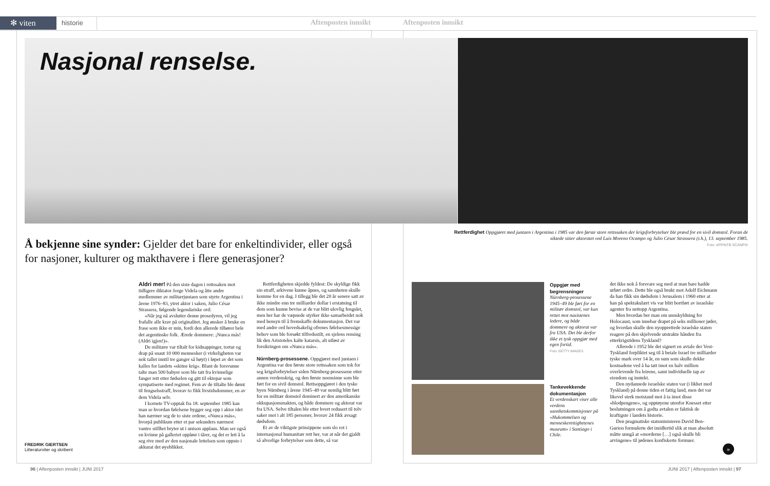✻ viten
historie
Aftenposten innsikt Aftenposten innsikt
Nasjonal renselse.
Å bekjenne sine synder: Gjelder det bare for enkeltindivider, eller også for nasjoner, kulturer og makthavere i flere generasjoner?
Aldri mer! På den siste dagen i rettssaken mot tidligere diktator Jorge Videla og åtte andre medlemmer av militærjuntaen som styrte Argentina i årene 1976–83, ytret aktor i saken, Julio César Strassera, følgende legendariske ord:
«Når jeg nå avslutter denne prosedyren, vil jeg frafalle alle krav på originalitet. Jeg ønsker å bruke en frase som ikke er min, fordi den allerede tilhører hele det argentinske folk. Ærede dommere: ¡Nunca más! (Aldri igjen!)».
De militære var tiltalt for kidnappinger, tortur og drap på snaut 10 000 mennesker (i virkeligheten var nok tallet inntil tre ganger så høyt) i løpet av det som kalles for landets «skitne krig». Blant de forsvunne talte man 500 babyer som ble tatt fra kvinnelige fanger rett etter fødselen og gitt til ektepar som sympatiserte med regimet. Fem av de tiltalte ble dømt til fengselsstraff, hvorav to fikk livstidsdommer, en av dem Videla selv.
I kornete TV-opptak fra 18. september 1985 kan man se hvordan følelsene bygger seg opp i aktor idet han nærmer seg de to siste ordene, «Nunca más», hvorpå publikum etter et par sekunders nærmest vantro stillhet bryter ut i unison applaus. Man ser også en kvinne på galleriet oppløst i tårer, og det er lett å la seg rive med av den nasjonale lettelsen som oppsto i akkurat det øyeblikket.
Rettferdigheten skjedde fyldest: De skyldige fikk sin straff, arkivene kunne åpnes, og sannheten skulle komme for en dag. I tillegg ble det 20 år senere satt av ikke mindre enn tre milliarder dollar i erstatning til dem som kunne bevise at de var blitt ulovlig fengslet, men her har de væpnede styrker ikke samarbeidet nok med hensyn til å fremskaffe dokumentasjon. Det var med andre ord hovedsakelig ofrenes følelsesmessige behov som ble forsøkt tilfredsstilt, en sjelens rensing lik den Aristoteles kalte katarsis, alt utløst av forsikringen om «Nunca más».
Nürnberg-prosessene. Oppgjøret med juntaen i Argentina var den første store rettssaken som tok for seg krigsforbrytelser siden Nürnberg-prosessene etter annen verdenskrig, og den første noensinne som ble ført for en sivil domstol. Rettsoppgjøret i den tyske byen Nürnberg i årene 1945–49 var nemlig blitt ført for en militær domstol dominert av den amerikanske okkupasjonsmakten, og både dommere og aktorat var fra USA. Selve tiltalen ble etter hvert redusert til tolv saker mot i alt 185 personer, hvorav 24 fikk avsagt dødsdom.
Et av de viktigste prinsippene som slo rot i internasjonal humanitær rett her, var at når det gjaldt så alvorlige forbrytelser som dette, så var
FREDRIK GIERTSEN
Litteraturviter og skribent
Rettferdighet Oppgjøret med juntaen i Argentina i 1985 var den første store rettssaken der krigsforbrytelser ble prøvd for en sivil domstol. Foran de siktede sitter aktoratet ved Luis Moreno Ocampo og Julio César Strassera (t.h.), 13. september 1985.
Foto: AFP/NTB SCANPIX
Oppgjør med begrensninger
Nürnberg-prosessene 1945–49 ble ført for en militær domstol, var kun rettet mot nazistenes ledere, og både dommere og aktorat var fra USA. Det ble derfor ikke et tysk oppgjør med egen fortid.
Foto: GETTY IMAGES
Tankevekkende dokumentasjon
Et verdenskart viser alle verdens sannhetskommisjoner på «Hukommelsen og menneskerettighetenes museum» i Santiago i Chile.
det ikke nok å forsvare seg med at man bare hadde utført ordre. Dette ble også brukt mot Adolf Eichmann da han fikk sin dødsdom i Jerusalem i 1960 etter at han på spektakulært vis var blitt bortført av israelske agenter fra nettopp Argentina.
Men hvordan ber man om unnskyldning for Holocaust, som innebar drapet på seks millioner jøder, og hvordan skulle den nyopprettede israelske staten reagere på den skjelvende utstrakte hånden fra etterkrigstidens Tyskland?
Allerede i 1952 ble det signert en avtale der Vest-Tyskland forpliktet seg til å betale Israel tre milliarder tyske mark over 14 år, en sum som skulle dekke kostnadene ved å ha tatt imot en halv million overlevende fra leirene, samt individuelle tap av eiendom og inntekt.
Den nydannede israelske staten var (i likhet med Tyskland) på denne tiden et fattig land, men det var likevel sterk motstand mot å ta imot disse «blodpengene», og opptøyene utenfor Knesset etter beslutningen om å godta avtalen er faktisk de kraftigste i landets historie.
Den pragmatiske statsministeren David Ben-Gurion formulerte det imidlertid slik at man absolutt måtte unngå at «morderne […] også skulle bli arvingene» til jødenes konfiskerte formuer.
»
96 | Aftenposten innsikt | JUNI 2017
JUNI 2017 | Aftenposten innsikt | 97